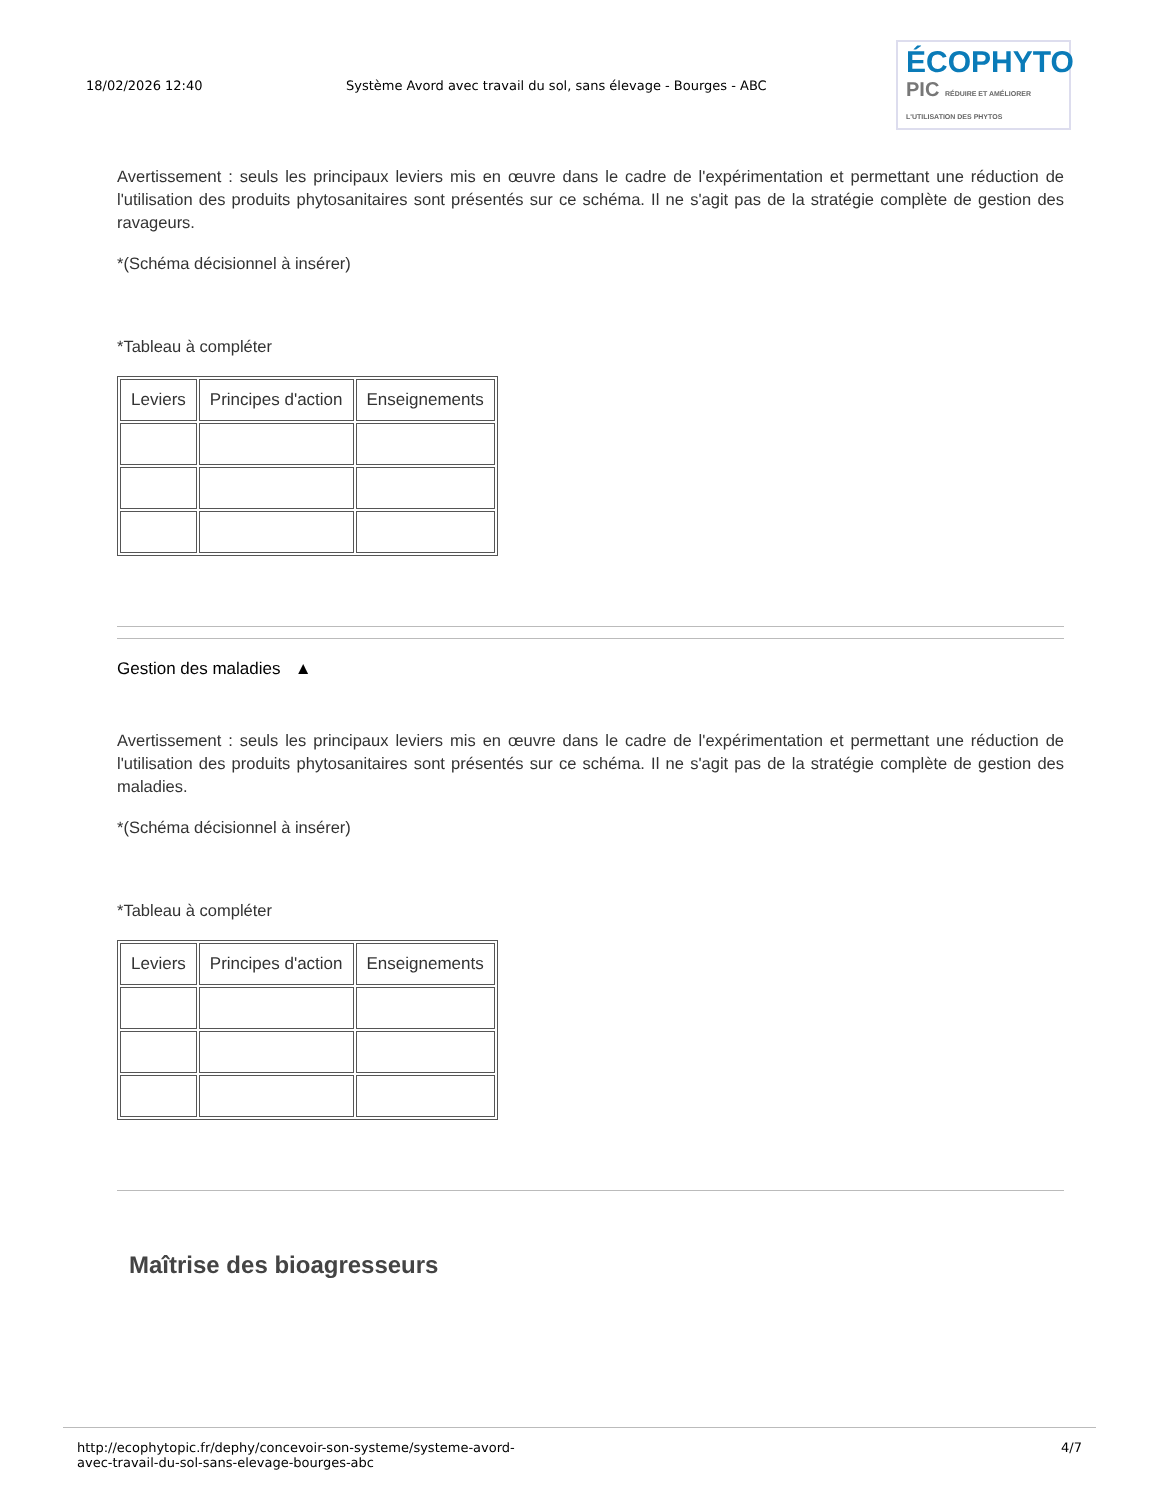18/02/2026 12:40
Système Avord avec travail du sol, sans élevage - Bourges - ABC
ÉCOPHYTO
PIC RÉDUIRE ET AMÉLIORER L'UTILISATION DES PHYTOS
Avertissement : seuls les principaux leviers mis en œuvre dans le cadre de l'expérimentation et permettant une réduction de l'utilisation des produits phytosanitaires sont présentés sur ce schéma. Il ne s'agit pas de la stratégie complète de gestion des ravageurs.
*(Schéma décisionnel à insérer)
*Tableau à compléter
| Leviers | Principes d'action | Enseignements |
| --- | --- | --- |
Gestion des maladies ▲
Avertissement : seuls les principaux leviers mis en œuvre dans le cadre de l'expérimentation et permettant une réduction de l'utilisation des produits phytosanitaires sont présentés sur ce schéma. Il ne s'agit pas de la stratégie complète de gestion des maladies.
*(Schéma décisionnel à insérer)
*Tableau à compléter
| Leviers | Principes d'action | Enseignements |
| --- | --- | --- |
Maîtrise des bioagresseurs
http://ecophytopic.fr/dephy/concevoir-son-systeme/systeme-avord-
avec-travail-du-sol-sans-elevage-bourges-abc
4/7